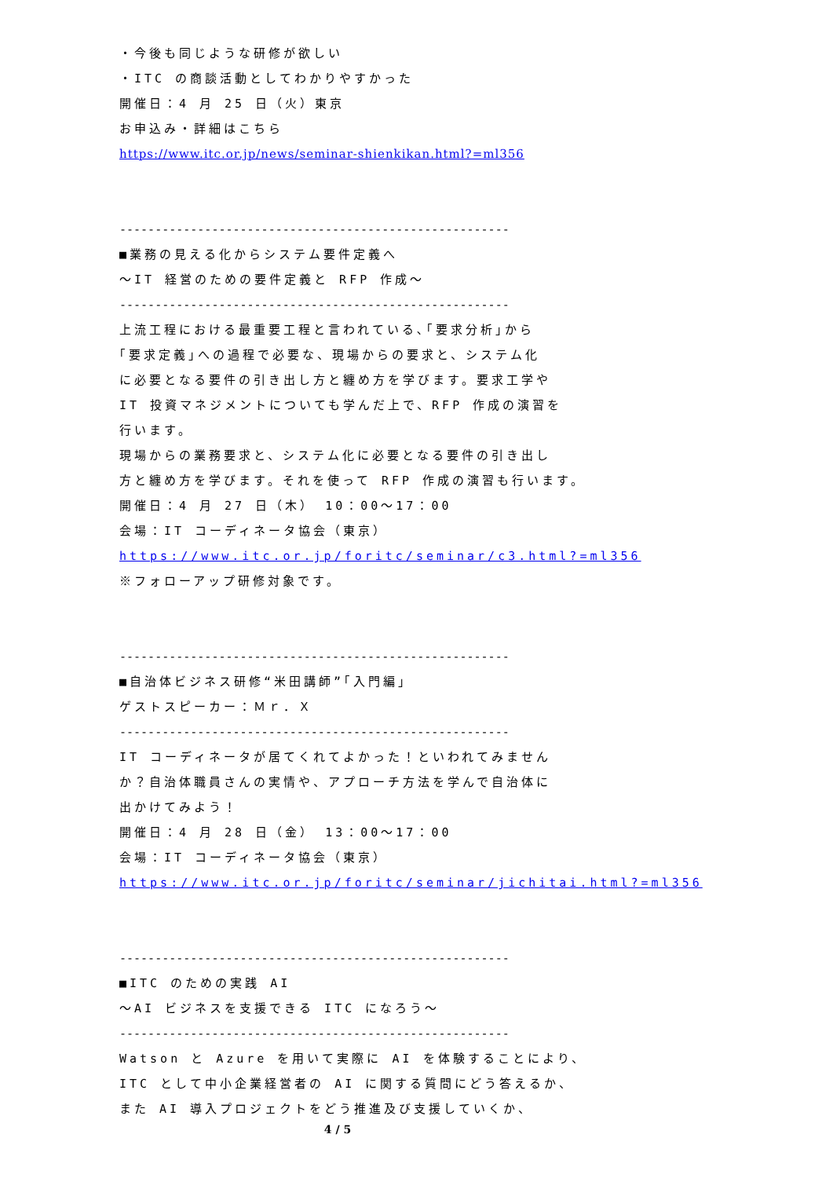・今後も同じような研修が欲しい
・ITC の商談活動としてわかりやすかった
開催日：4 月 25 日（火）東京
お申込み・詳細はこちら
https://www.itc.or.jp/news/seminar-shienkikan.html?=ml356
-------------------------------------------------------
■業務の見える化からシステム要件定義へ
～IT 経営のための要件定義と RFP 作成～
-------------------------------------------------------
上流工程における最重要工程と言われている､｢要求分析｣から
｢要求定義｣への過程で必要な、現場からの要求と、システム化
に必要となる要件の引き出し方と纏め方を学びます。要求工学や
IT 投資マネジメントについても学んだ上で、RFP 作成の演習を
行います。
現場からの業務要求と、システム化に必要となる要件の引き出し
方と纏め方を学びます。それを使って RFP 作成の演習も行います。
開催日：4 月 27 日（木） 10：00～17：00
会場：IT コーディネータ協会（東京）
https://www.itc.or.jp/foritc/seminar/c3.html?=ml356
※フォローアップ研修対象です。
-------------------------------------------------------
■自治体ビジネス研修“米田講師”｢入門編｣
ゲストスピーカー：Ｍｒ．Ｘ
-------------------------------------------------------
IT コーディネータが居てくれてよかった！といわれてみません
か？自治体職員さんの実情や、アプローチ方法を学んで自治体に
出かけてみよう！
開催日：4 月 28 日（金） 13：00～17：00
会場：IT コーディネータ協会（東京）
https://www.itc.or.jp/foritc/seminar/jichitai.html?=ml356
-------------------------------------------------------
■ITC のための実践 AI
～AI ビジネスを支援できる ITC になろう～
-------------------------------------------------------
Watson と Azure を用いて実際に AI を体験することにより、
ITC として中小企業経営者の AI に関する質問にどう答えるか、
また AI 導入プロジェクトをどう推進及び支援していくか、
4 / 5